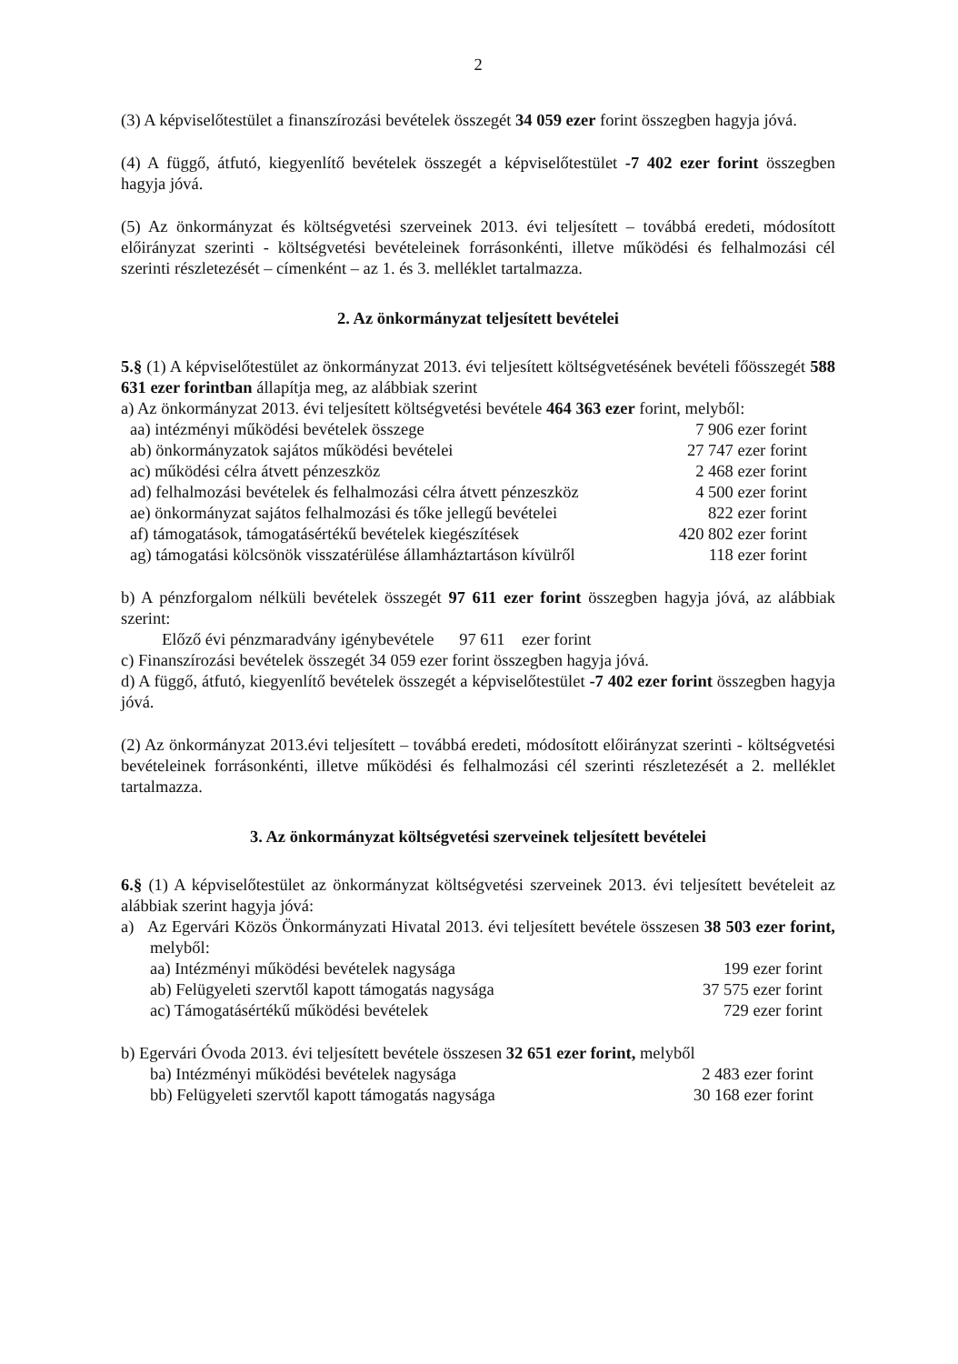2
(3) A képviselőtestület a finanszírozási bevételek összegét 34 059 ezer forint összegben hagyja jóvá.
(4) A függő, átfutó, kiegyenlítő bevételek összegét a képviselőtestület -7 402 ezer forint összegben hagyja jóvá.
(5) Az önkormányzat és költségvetési szerveinek 2013. évi teljesített – továbbá eredeti, módosított előirányzat szerinti - költségvetési bevételeinek forrásonkénti, illetve működési és felhalmozási cél szerinti részletezését – címenként – az 1. és 3. melléklet tartalmazza.
2. Az önkormányzat teljesített bevételei
5.§ (1) A képviselőtestület az önkormányzat 2013. évi teljesített költségvetésének bevételi főösszegét 588 631 ezer forintban állapítja meg, az alábbiak szerint
a) Az önkormányzat 2013. évi teljesített költségvetési bevétele 464 363 ezer forint, melyből:
| aa) intézményi működési bevételek összege | 7 906 ezer forint |
| ab) önkormányzatok sajátos működési bevételei | 27 747 ezer forint |
| ac) működési célra átvett pénzeszköz | 2 468 ezer forint |
| ad) felhalmozási bevételek és felhalmozási célra átvett pénzeszköz | 4 500 ezer forint |
| ae) önkormányzat sajátos felhalmozási és tőke jellegű bevételei | 822 ezer forint |
| af) támogatások, támogatásértékű bevételek kiegészítések | 420 802 ezer forint |
| ag) támogatási kölcsönök visszatérülése államháztartáson kívülről | 118 ezer forint |
b) A pénzforgalom nélküli bevételek összegét 97 611 ezer forint összegben hagyja jóvá, az alábbiak szerint:
Előző évi pénzmaradvány igénybevétele 97 611 ezer forint
c) Finanszírozási bevételek összegét 34 059 ezer forint összegben hagyja jóvá.
d) A függő, átfutó, kiegyenlítő bevételek összegét a képviselőtestület -7 402 ezer forint összegben hagyja jóvá.
(2) Az önkormányzat 2013.évi teljesített – továbbá eredeti, módosított előirányzat szerinti - költségvetési bevételeinek forrásonkénti, illetve működési és felhalmozási cél szerinti részletezését a 2. melléklet tartalmazza.
3. Az önkormányzat költségvetési szerveinek teljesített bevételei
6.§ (1) A képviselőtestület az önkormányzat költségvetési szerveinek 2013. évi teljesített bevételeit az alábbiak szerint hagyja jóvá:
a) Az Egervári Közös Önkormányzati Hivatal 2013. évi teljesített bevétele összesen 38 503 ezer forint, melyből:
| aa) Intézményi működési bevételek nagysága | 199 ezer forint |
| ab) Felügyeleti szervtől kapott támogatás nagysága | 37 575 ezer forint |
| ac) Támogatásértékű működési bevételek | 729 ezer forint |
b) Egervári Óvoda 2013. évi teljesített bevétele összesen 32 651 ezer forint, melyből
| ba) Intézményi működési bevételek nagysága | 2 483 ezer forint |
| bb) Felügyeleti szervtől kapott támogatás nagysága | 30 168 ezer forint |